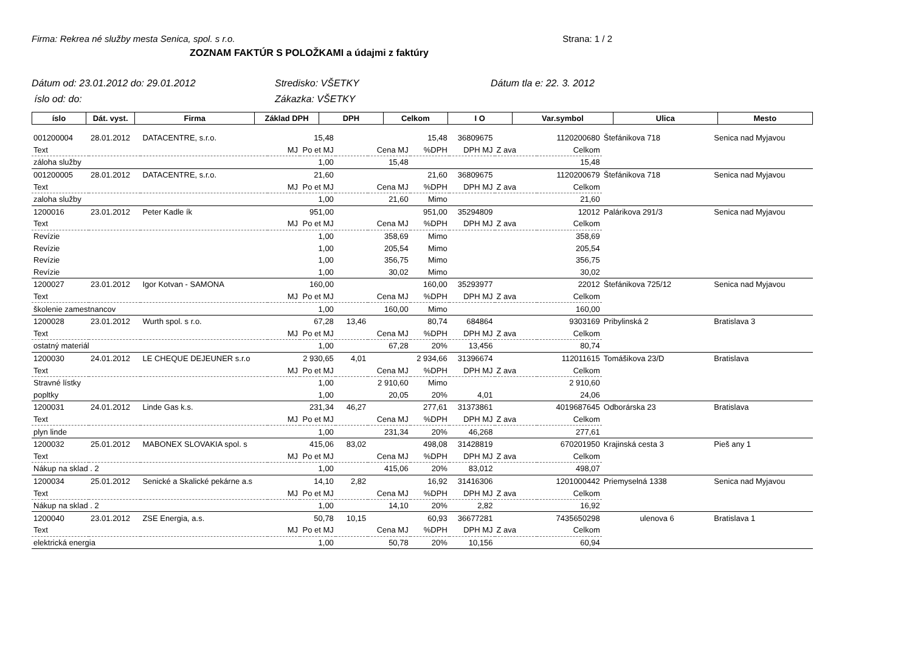Firma: Rekrea né služby mesta Senica, spol. s r.o. Strana: 1 / 2
ZOZNAM FAKTÚR S POLOŽKAMI a údajmi z faktúry
Dátum od: 23.01.2012 do: 29.01.2012 Stredisko: VŠETKY Dátum tla e: 22. 3. 2012 íslo od: do: Zákazka: VŠETKY
| íslo | Dát. vyst. | Firma | Základ DPH | DPH | Celkom | I O | Var.symbol | Ulica | Mesto |
| --- | --- | --- | --- | --- | --- | --- | --- | --- | --- |
| 001200004 | 28.01.2012 | DATACENTRE, s.r.o. | 15,48 | | | 15,48 | | 36809675 | 1120200680 | | Štefánikova 718 | Senica nad Myjavou |
| Text | | | MJ | Po et MJ | Cena MJ | | %DPH | DPH MJ | Z ava | Celkom | | |
| záloha služby | | | | 1,00 | 15,48 | | | | | 15,48 | | |
| 001200005 | 28.01.2012 | DATACENTRE, s.r.o. | 21,60 | | | 21,60 | | 36809675 | 1120200679 | | Štefánikova 718 | Senica nad Myjavou |
| Text | | | MJ | Po et MJ | Cena MJ | | %DPH | DPH MJ | Z ava | Celkom | | |
| zaloha služby | | | | 1,00 | 21,60 | | Mimo | | | 21,60 | | |
| 1200016 | 23.01.2012 | Peter Kadle ík | 951,00 | | | 951,00 | | 35294809 | 12012 | | Palárikova 291/3 | Senica nad Myjavou |
| Text | | | MJ | Po et MJ | Cena MJ | | %DPH | DPH MJ | Z ava | Celkom | | |
| Revízie | | | | 1,00 | 358,69 | | Mimo | | | 358,69 | | |
| Revízie | | | | 1,00 | 205,54 | | Mimo | | | 205,54 | | |
| Revízie | | | | 1,00 | 356,75 | | Mimo | | | 356,75 | | |
| Revízie | | | | 1,00 | 30,02 | | Mimo | | | 30,02 | | |
| 1200027 | 23.01.2012 | Igor Kotvan - SAMONA | 160,00 | | | 160,00 | | 35293977 | 22012 | | Štefánikova 725/12 | Senica nad Myjavou |
| Text | | | MJ | Po et MJ | Cena MJ | | %DPH | DPH MJ | Z ava | Celkom | | |
| školenie zamestnancov | | | | 1,00 | 160,00 | | Mimo | | | 160,00 | | |
| 1200028 | 23.01.2012 | Wurth spol. s r.o. | 67,28 | | 13,46 | 80,74 | | 684864 | 9303169 | | Pribylinská 2 | Bratislava 3 |
| Text | | | MJ | Po et MJ | Cena MJ | | %DPH | DPH MJ | Z ava | Celkom | | |
| ostatný materiál | | | | 1,00 | 67,28 | | 20% | 13,456 | | 80,74 | | |
| 1200030 | 24.01.2012 | LE CHEQUE DEJEUNER s.r.o | 2 930,65 | | 4,01 | 2 934,66 | | 31396674 | 112011615 | | Tomášikova 23/D | Bratislava |
| Text | | | MJ | Po et MJ | Cena MJ | | %DPH | DPH MJ | Z ava | Celkom | | |
| Stravné lístky | | | | 1,00 | 2 910,60 | | Mimo | | | 2 910,60 | | |
| popltky | | | | 1,00 | 20,05 | | 20% | 4,01 | | 24,06 | | |
| 1200031 | 24.01.2012 | Linde Gas k.s. | 231,34 | | 46,27 | 277,61 | | 31373861 | 4019687645 | | Odborárska 23 | Bratislava |
| Text | | | MJ | Po et MJ | Cena MJ | | %DPH | DPH MJ | Z ava | Celkom | | |
| plyn linde | | | | 1,00 | 231,34 | | 20% | 46,268 | | 277,61 | | |
| 1200032 | 25.01.2012 | MABONEX SLOVAKIA spol. s | 415,06 | | 83,02 | 498,08 | | 31428819 | 670201950 | | Krajinská cesta 3 | Pieš any 1 |
| Text | | | MJ | Po et MJ | Cena MJ | | %DPH | DPH MJ | Z ava | Celkom | | |
| Nákup na sklad . 2 | | | | 1,00 | 415,06 | | 20% | 83,012 | | 498,07 | | |
| 1200034 | 25.01.2012 | Senické a Skalické pekárne a.s | 14,10 | | 2,82 | 16,92 | | 31416306 | 1201000442 | | Priemyselná 1338 | Senica nad Myjavou |
| Text | | | MJ | Po et MJ | Cena MJ | | %DPH | DPH MJ | Z ava | Celkom | | |
| Nákup na sklad . 2 | | | | 1,00 | 14,10 | | 20% | 2,82 | | 16,92 | | |
| 1200040 | 23.01.2012 | ZSE Energia, a.s. | 50,78 | | 10,15 | 60,93 | | 36677281 | 7435650298 | | ulenova 6 | Bratislava 1 |
| Text | | | MJ | Po et MJ | Cena MJ | | %DPH | DPH MJ | Z ava | Celkom | | |
| elektrická energia | | | | 1,00 | 50,78 | | 20% | 10,156 | | 60,94 | | |